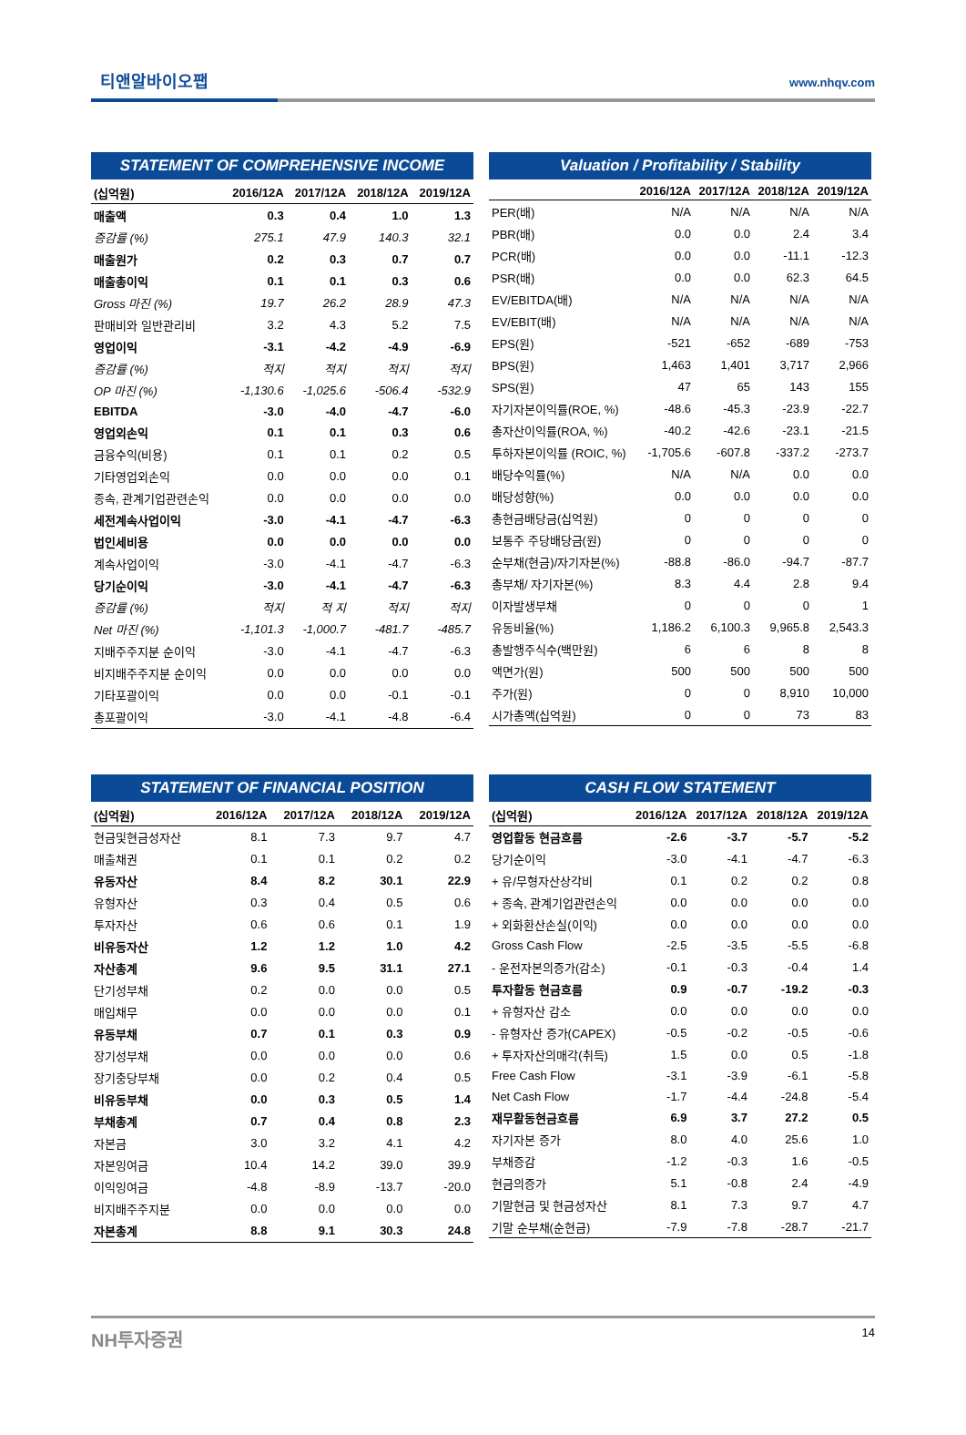티앤알바이오팹 www.nhqv.com
STATEMENT OF COMPREHENSIVE INCOME
| (십억원) | 2016/12A | 2017/12A | 2018/12A | 2019/12A |
| --- | --- | --- | --- | --- |
| 매출액 | 0.3 | 0.4 | 1.0 | 1.3 |
| 증감률 (%) | 275.1 | 47.9 | 140.3 | 32.1 |
| 매출원가 | 0.2 | 0.3 | 0.7 | 0.7 |
| 매출총이익 | 0.1 | 0.1 | 0.3 | 0.6 |
| Gross 마진 (%) | 19.7 | 26.2 | 28.9 | 47.3 |
| 판매비와 일반관리비 | 3.2 | 4.3 | 5.2 | 7.5 |
| 영업이익 | -3.1 | -4.2 | -4.9 | -6.9 |
| 증감률 (%) | 적지 | 적지 | 적지 | 적지 |
| OP 마진 (%) | -1,130.6 | -1,025.6 | -506.4 | -532.9 |
| EBITDA | -3.0 | -4.0 | -4.7 | -6.0 |
| 영업외손익 | 0.1 | 0.1 | 0.3 | 0.6 |
| 금융수익(비용) | 0.1 | 0.1 | 0.2 | 0.5 |
| 기타영업외손익 | 0.0 | 0.0 | 0.0 | 0.1 |
| 종속, 관계기업관련손익 | 0.0 | 0.0 | 0.0 | 0.0 |
| 세전계속사업이익 | -3.0 | -4.1 | -4.7 | -6.3 |
| 법인세비용 | 0.0 | 0.0 | 0.0 | 0.0 |
| 계속사업이익 | -3.0 | -4.1 | -4.7 | -6.3 |
| 당기순이익 | -3.0 | -4.1 | -4.7 | -6.3 |
| 증감률 (%) | 적지 | 적 지 | 적지 | 적지 |
| Net 마진 (%) | -1,101.3 | -1,000.7 | -481.7 | -485.7 |
| 지배주주지분 순이익 | -3.0 | -4.1 | -4.7 | -6.3 |
| 비지배주주지분 순이익 | 0.0 | 0.0 | 0.0 | 0.0 |
| 기타포괄이익 | 0.0 | 0.0 | -0.1 | -0.1 |
| 총포괄이익 | -3.0 | -4.1 | -4.8 | -6.4 |
Valuation / Profitability / Stability
| | 2016/12A | 2017/12A | 2018/12A | 2019/12A |
| --- | --- | --- | --- | --- |
| PER(배) | N/A | N/A | N/A | N/A |
| PBR(배) | 0.0 | 0.0 | 2.4 | 3.4 |
| PCR(배) | 0.0 | 0.0 | -11.1 | -12.3 |
| PSR(배) | 0.0 | 0.0 | 62.3 | 64.5 |
| EV/EBITDA(배) | N/A | N/A | N/A | N/A |
| EV/EBIT(배) | N/A | N/A | N/A | N/A |
| EPS(원) | -521 | -652 | -689 | -753 |
| BPS(원) | 1,463 | 1,401 | 3,717 | 2,966 |
| SPS(원) | 47 | 65 | 143 | 155 |
| 자기자본이익률(ROE, %) | -48.6 | -45.3 | -23.9 | -22.7 |
| 총자산이익률(ROA, %) | -40.2 | -42.6 | -23.1 | -21.5 |
| 투하자본이익률 (ROIC, %) | -1,705.6 | -607.8 | -337.2 | -273.7 |
| 배당수익률(%) | N/A | N/A | 0.0 | 0.0 |
| 배당성향(%) | 0.0 | 0.0 | 0.0 | 0.0 |
| 총현금배당금(십억원) | 0 | 0 | 0 | 0 |
| 보통주 주당배당금(원) | 0 | 0 | 0 | 0 |
| 순부채(현금)/자기자본(%) | -88.8 | -86.0 | -94.7 | -87.7 |
| 총부채/ 자기자본(%) | 8.3 | 4.4 | 2.8 | 9.4 |
| 이자발생부채 | 0 | 0 | 0 | 1 |
| 유동비율(%) | 1,186.2 | 6,100.3 | 9,965.8 | 2,543.3 |
| 총발행주식수(백만원) | 6 | 6 | 8 | 8 |
| 액면가(원) | 500 | 500 | 500 | 500 |
| 주가(원) | 0 | 0 | 8,910 | 10,000 |
| 시가총액(십억원) | 0 | 0 | 73 | 83 |
STATEMENT OF FINANCIAL POSITION
| (십억원) | 2016/12A | 2017/12A | 2018/12A | 2019/12A |
| --- | --- | --- | --- | --- |
| 현금및현금성자산 | 8.1 | 7.3 | 9.7 | 4.7 |
| 매출채권 | 0.1 | 0.1 | 0.2 | 0.2 |
| 유동자산 | 8.4 | 8.2 | 30.1 | 22.9 |
| 유형자산 | 0.3 | 0.4 | 0.5 | 0.6 |
| 투자자산 | 0.6 | 0.6 | 0.1 | 1.9 |
| 비유동자산 | 1.2 | 1.2 | 1.0 | 4.2 |
| 자산총계 | 9.6 | 9.5 | 31.1 | 27.1 |
| 단기성부채 | 0.2 | 0.0 | 0.0 | 0.5 |
| 매입채무 | 0.0 | 0.0 | 0.0 | 0.1 |
| 유동부채 | 0.7 | 0.1 | 0.3 | 0.9 |
| 장기성부채 | 0.0 | 0.0 | 0.0 | 0.6 |
| 장기충당부채 | 0.0 | 0.2 | 0.4 | 0.5 |
| 비유동부채 | 0.0 | 0.3 | 0.5 | 1.4 |
| 부채총계 | 0.7 | 0.4 | 0.8 | 2.3 |
| 자본금 | 3.0 | 3.2 | 4.1 | 4.2 |
| 자본잉여금 | 10.4 | 14.2 | 39.0 | 39.9 |
| 이익잉여금 | -4.8 | -8.9 | -13.7 | -20.0 |
| 비지배주주지분 | 0.0 | 0.0 | 0.0 | 0.0 |
| 자본총계 | 8.8 | 9.1 | 30.3 | 24.8 |
CASH FLOW STATEMENT
| (십억원) | 2016/12A | 2017/12A | 2018/12A | 2019/12A |
| --- | --- | --- | --- | --- |
| 영업활동 현금흐름 | -2.6 | -3.7 | -5.7 | -5.2 |
| 당기순이익 | -3.0 | -4.1 | -4.7 | -6.3 |
| + 유/무형자산상각비 | 0.1 | 0.2 | 0.2 | 0.8 |
| + 종속, 관계기업관련손익 | 0.0 | 0.0 | 0.0 | 0.0 |
| + 외화환산손실(이익) | 0.0 | 0.0 | 0.0 | 0.0 |
| Gross Cash Flow | -2.5 | -3.5 | -5.5 | -6.8 |
| - 운전자본의증가(감소) | -0.1 | -0.3 | -0.4 | 1.4 |
| 투자활동 현금흐름 | 0.9 | -0.7 | -19.2 | -0.3 |
| + 유형자산 감소 | 0.0 | 0.0 | 0.0 | 0.0 |
| - 유형자산 증가(CAPEX) | -0.5 | -0.2 | -0.5 | -0.6 |
| + 투자자산의매각(취득) | 1.5 | 0.0 | 0.5 | -1.8 |
| Free Cash Flow | -3.1 | -3.9 | -6.1 | -5.8 |
| Net Cash Flow | -1.7 | -4.4 | -24.8 | -5.4 |
| 재무활동현금흐름 | 6.9 | 3.7 | 27.2 | 0.5 |
| 자기자본 증가 | 8.0 | 4.0 | 25.6 | 1.0 |
| 부채증감 | -1.2 | -0.3 | 1.6 | -0.5 |
| 현금의증가 | 5.1 | -0.8 | 2.4 | -4.9 |
| 기말현금 및 현금성자산 | 8.1 | 7.3 | 9.7 | 4.7 |
| 기말 순부채(순현금) | -7.9 | -7.8 | -28.7 | -21.7 |
NH투자증권 14